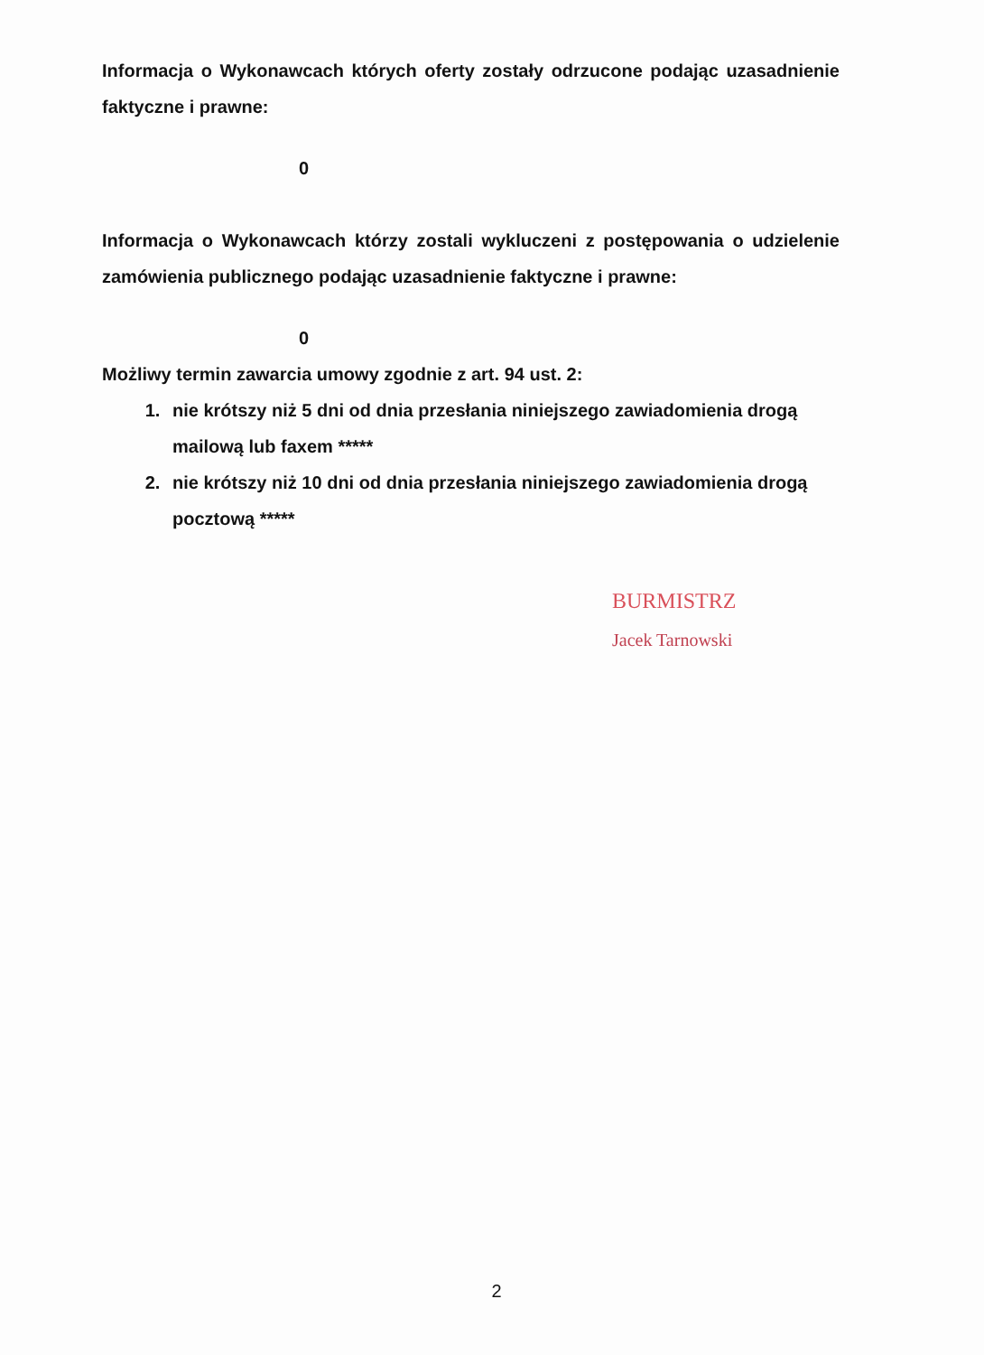Informacja o Wykonawcach których oferty zostały odrzucone podając uzasadnienie faktyczne i prawne:
0
Informacja o Wykonawcach którzy zostali wykluczeni z postępowania o udzielenie zamówienia publicznego podając uzasadnienie faktyczne i prawne:
0
Możliwy termin zawarcia umowy zgodnie z art. 94 ust. 2:
1. nie krótszy niż 5 dni od dnia przesłania niniejszego zawiadomienia drogą mailową lub faxem *****
2. nie krótszy niż 10 dni od dnia przesłania niniejszego zawiadomienia drogą pocztową *****
BURMISTRZ
Jacek Tarnowski
2